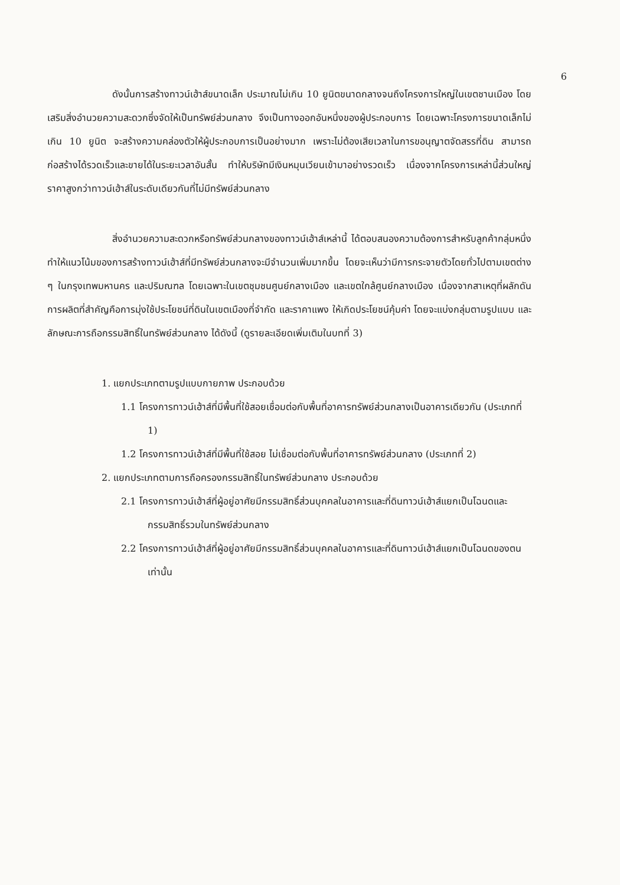6
ดังนั้นการสร้างทาวน์เฮ้าส์ขนาดเล็ก ประมาณไม่เกิน 10 ยูนิตขนาดกลางจนถึงโครงการใหญ่ในเขตชานเมือง โดยเสริมสิ่งอำนวยความสะดวกซึ่งจัดให้เป็นทรัพย์ส่วนกลาง จึงเป็นทางออกอันหนึ่งของผู้ประกอบการ โดยเฉพาะโครงการขนาดเล็กไม่เกิน 10 ยูนิต จะสร้างความคล่องตัวให้ผู้ประกอบการเป็นอย่างมาก เพราะไม่ต้องเสียเวลาในการขอนุญาตจัดสรรที่ดิน สามารถก่อสร้างได้รวดเร็วและขายได้ในระยะเวลาอันสั้น ทำให้บริษัทมีเงินหมุนเวียนเข้ามาอย่างรวดเร็ว เนื่องจากโครงการเหล่านี้ส่วนใหญ่ราคาสูงกว่าทาวน์เฮ้าส์ในระดับเดียวกันที่ไม่มีทรัพย์ส่วนกลาง
สิ่งอำนวยความสะดวกหรือทรัพย์ส่วนกลางของทาวน์เฮ้าส์เหล่านี้ ได้ตอบสนองความต้องการสำหรับลูกค้ากลุ่มหนึ่ง ทำให้แนวโน้มของการสร้างทาวน์เฮ้าส์ที่มีทรัพย์ส่วนกลางจะมีจำนวนเพิ่มมากขึ้น โดยจะเห็นว่ามีการกระจายตัวโดยทั่วไปตามเขตต่าง ๆ ในกรุงเทพมหานคร และปริมณฑล โดยเฉพาะในเขตชุมชนศูนย์กลางเมือง และเขตใกล้ศูนย์กลางเมือง เนื่องจากสาเหตุที่ผลักดันการผลิตที่สำคัญคือการมุ่งใช้ประโยชน์ที่ดินในเขตเมืองที่จำกัด และราคาแพง ให้เกิดประโยชน์คุ้มค่า โดยจะแบ่งกลุ่มตามรูปแบบ และลักษณะการถือกรรมสิทธิ์ในทรัพย์ส่วนกลาง ได้ดังนี้ (ดูรายละเอียดเพิ่มเติมในบทที่ 3)
1. แยกประเภทตามรูปแบบกายภาพ ประกอบด้วย
1.1 โครงการทาวน์เฮ้าส์ที่มีพื้นที่ใช้สอยเชื่อมต่อกับพื้นที่อาคารทรัพย์ส่วนกลางเป็นอาคารเดียวกัน (ประเภทที่ 1)
1.2 โครงการทาวน์เฮ้าส์ที่มีพื้นที่ใช้สอย ไม่เชื่อมต่อกับพื้นที่อาคารทรัพย์ส่วนกลาง (ประเภทที่ 2)
2. แยกประเภทตามการถือครองกรรมสิทธิ์ในทรัพย์ส่วนกลาง ประกอบด้วย
2.1 โครงการทาวน์เฮ้าส์ที่ผู้อยู่อาศัยมีกรรมสิทธิ์ส่วนบุคคลในอาคารและที่ดินทาวน์เฮ้าส์แยกเป็นโฉนดและกรรมสิทธิ์รวมในทรัพย์ส่วนกลาง
2.2 โครงการทาวน์เฮ้าส์ที่ผู้อยู่อาศัยมีกรรมสิทธิ์ส่วนบุคคลในอาคารและที่ดินทาวน์เฮ้าส์แยกเป็นโฉนดของตนเท่านั้น